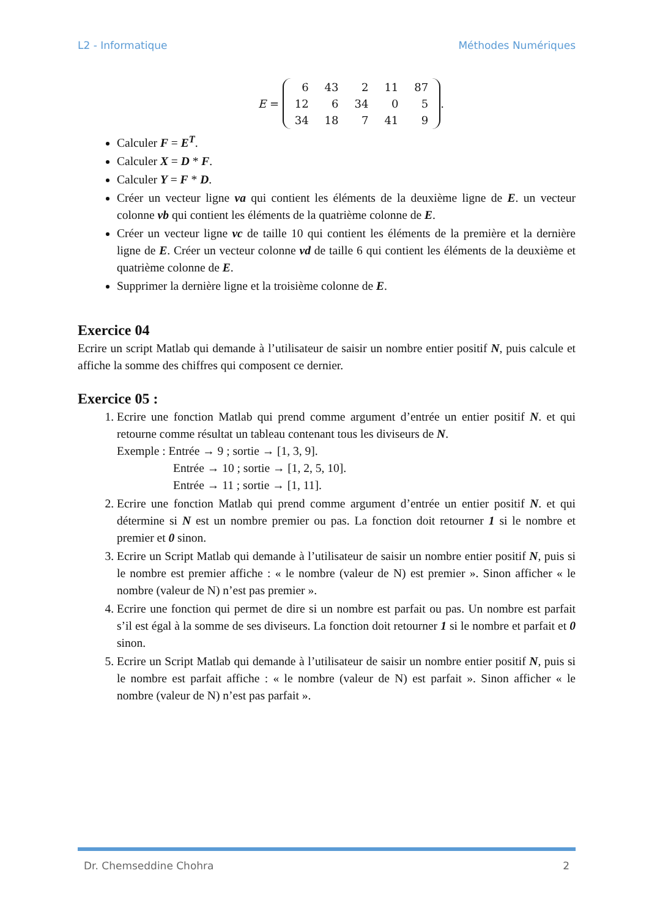L2 - Informatique Méthodes Numériques
E =
| 6 | 43 | 2 | 11 | 87 |
| 12 | 6 | 34 | 0 | 5 |
| 34 | 18 | 7 | 41 | 9 |
.
Calculer F = E<sup>T</sup>.
Calculer X = D * F.
Calculer Y = F * D.
Créer un vecteur ligne va qui contient les éléments de la deuxième ligne de E. un vecteur colonne vb qui contient les éléments de la quatrième colonne de E.
Créer un vecteur ligne vc de taille 10 qui contient les éléments de la première et la dernière ligne de E. Créer un vecteur colonne vd de taille 6 qui contient les éléments de la deuxième et quatrième colonne de E.
Supprimer la dernière ligne et la troisième colonne de E.
Exercice 04
Ecrire un script Matlab qui demande à l’utilisateur de saisir un nombre entier positif N, puis calcule et affiche la somme des chiffres qui composent ce dernier.
Exercice 05 :
1. Ecrire une fonction Matlab qui prend comme argument d’entrée un entier positif N. et qui retourne comme résultat un tableau contenant tous les diviseurs de N.
Exemple : Entrée → 9 ; sortie → [1, 3, 9].
Entrée → 10 ; sortie → [1, 2, 5, 10].
Entrée → 11 ; sortie → [1, 11].
2. Ecrire une fonction Matlab qui prend comme argument d’entrée un entier positif N. et qui détermine si N est un nombre premier ou pas. La fonction doit retourner 1 si le nombre et premier et 0 sinon.
3. Ecrire un Script Matlab qui demande à l’utilisateur de saisir un nombre entier positif N, puis si le nombre est premier affiche : « le nombre (valeur de N) est premier ». Sinon afficher « le nombre (valeur de N) n’est pas premier ».
4. Ecrire une fonction qui permet de dire si un nombre est parfait ou pas. Un nombre est parfait s’il est égal à la somme de ses diviseurs. La fonction doit retourner 1 si le nombre et parfait et 0 sinon.
5. Ecrire un Script Matlab qui demande à l’utilisateur de saisir un nombre entier positif N, puis si le nombre est parfait affiche : « le nombre (valeur de N) est parfait ». Sinon afficher « le nombre (valeur de N) n’est pas parfait ».
Dr. Chemseddine Chohra 2